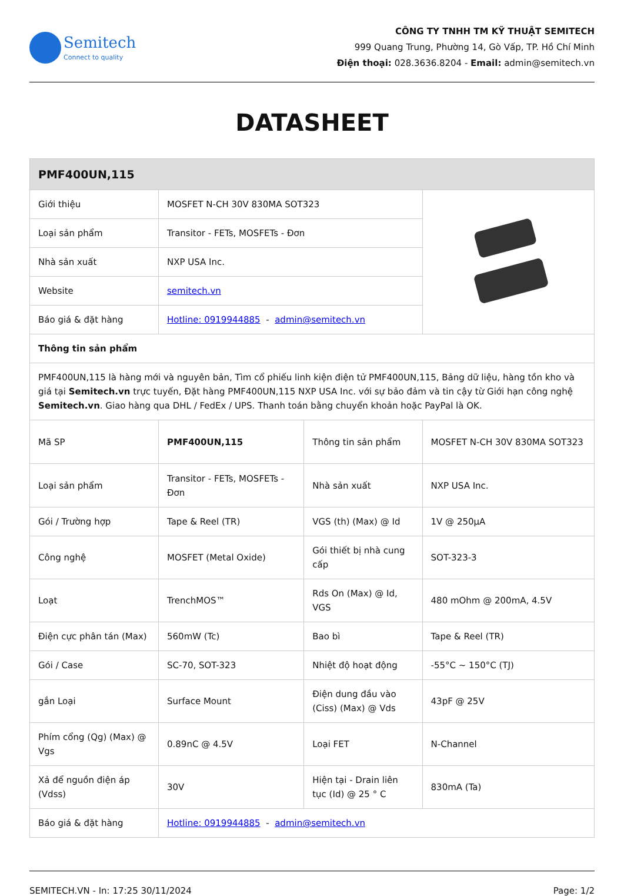Semitech
Connect to quality
CÔNG TY TNHH TM KỸ THUẬT SEMITECH
999 Quang Trung, Phường 14, Gò Vấp, TP. Hồ Chí Minh
Điện thoại: 028.3636.8204 - Email: admin@semitech.vn
DATASHEET
| PMF400UN,115 | | | |
| --- | --- | --- | --- |
| Giới thiệu | MOSFET N-CH 30V 830MA SOT323 | | |
| Loại sản phẩm | Transitor - FETs, MOSFETs - Đơn | | |
| Nhà sản xuất | NXP USA Inc. | | |
| Website | semitech.vn | | |
| Báo giá & đặt hàng | Hotline: 0919944885 - admin@semitech.vn | | |
| Thông tin sản phẩm | | | |
| PMF400UN,115 là hàng mới và nguyên bản, Tìm cổ phiếu linh kiện điện tử PMF400UN,115, Bảng dữ liệu, hàng tồn kho và giá tại Semitech.vn trực tuyến, Đặt hàng PMF400UN,115 NXP USA Inc. với sự bảo đảm và tin cậy từ Giới hạn công nghệ Semitech.vn . Giao hàng qua DHL / FedEx / UPS. Thanh toán bằng chuyển khoản hoặc PayPal là OK. | | | |
| Mã SP | PMF400UN,115 | Thông tin sản phẩm | MOSFET N-CH 30V 830MA SOT323 |
| Loại sản phẩm | Transitor - FETs, MOSFETs - Đơn | Nhà sản xuất | NXP USA Inc. |
| Gói / Trường hợp | Tape & Reel (TR) | VGS (th) (Max) @ Id | 1V @ 250µA |
| Công nghệ | MOSFET (Metal Oxide) | Gói thiết bị nhà cung cấp | SOT-323-3 |
| Loạt | TrenchMOS™ | Rds On (Max) @ Id, VGS | 480 mOhm @ 200mA, 4.5V |
| Điện cực phân tán (Max) | 560mW (Tc) | Bao bì | Tape & Reel (TR) |
| Gói / Case | SC-70, SOT-323 | Nhiệt độ hoạt động | -55°C ~ 150°C (TJ) |
| gắn Loại | Surface Mount | Điện dung đầu vào (Ciss) (Max) @ Vds | 43pF @ 25V |
| Phím cổng (Qg) (Max) @ Vgs | 0.89nC @ 4.5V | Loại FET | N-Channel |
| Xả để nguồn điện áp (Vdss) | 30V | Hiện tại - Drain liên tục (Id) @ 25 ° C | 830mA (Ta) |
| Báo giá & đặt hàng | Hotline: 0919944885 - admin@semitech.vn | | |
SEMITECH.VN - In: 17:25 30/11/2024 Page: 1/2